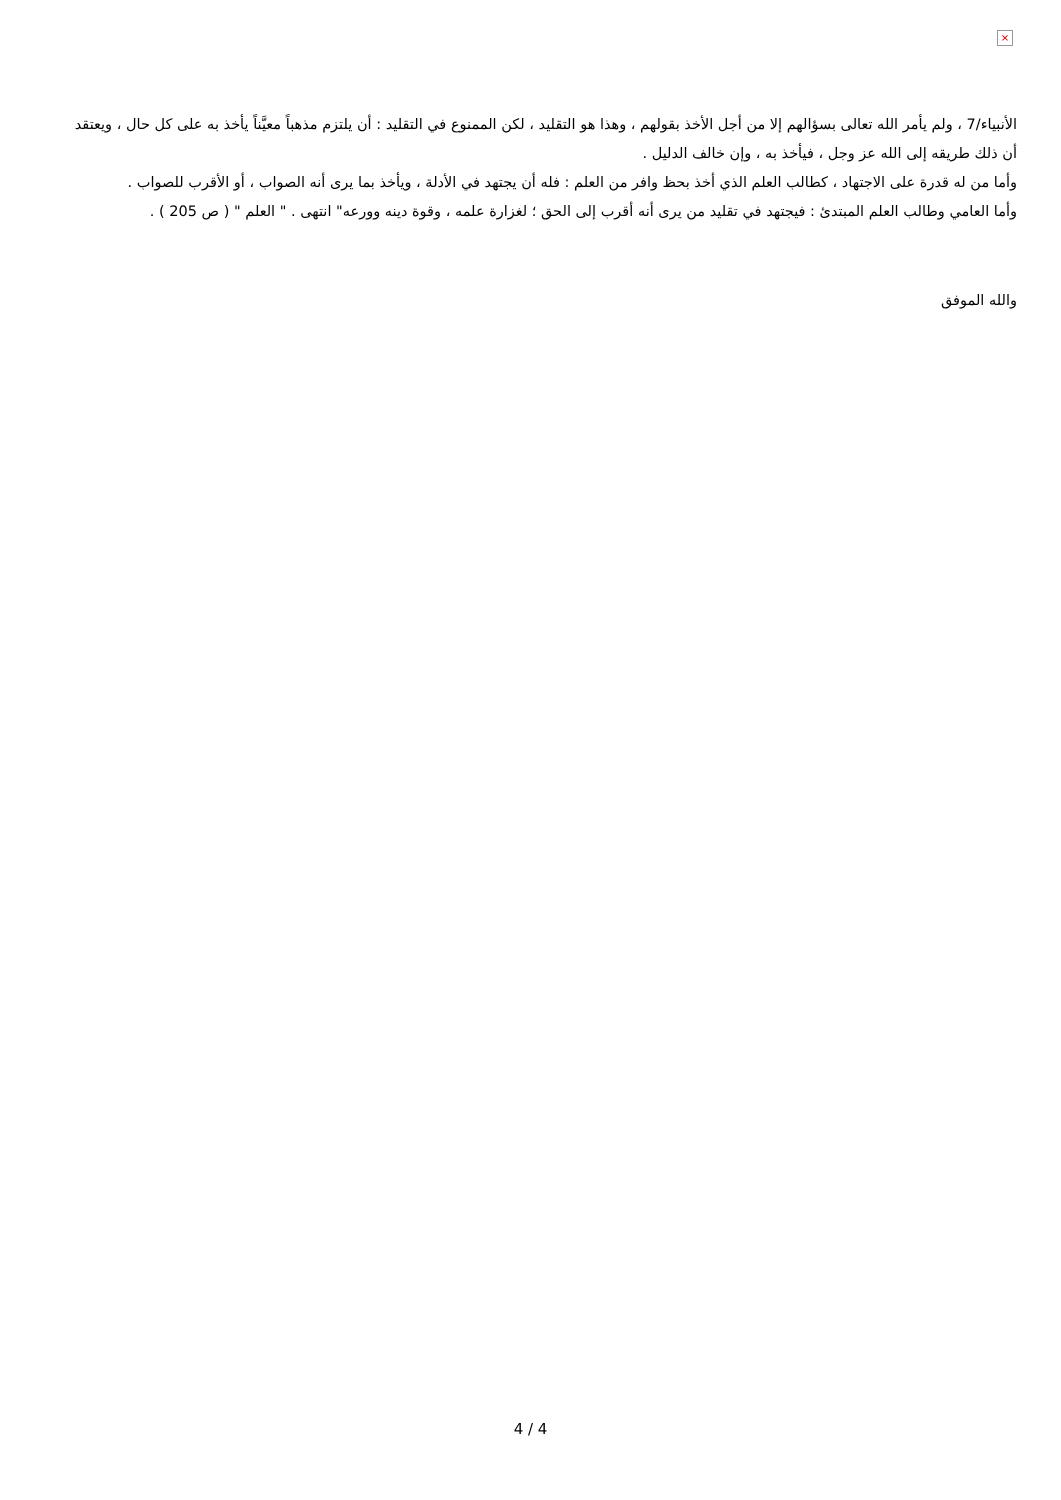×
الأنبياء/7 ، ولم يأمر الله تعالى بسؤالهم إلا من أجل الأخذ بقولهم ، وهذا هو التقليد ، لكن الممنوع في التقليد : أن يلتزم مذهباً معيَّناً يأخذ به على كل حال ، ويعتقد أن ذلك طريقه إلى الله عز وجل ، فيأخذ به ، وإن خالف الدليل .
وأما من له قدرة على الاجتهاد ، كطالب العلم الذي أخذ بحظ وافر من العلم : فله أن يجتهد في الأدلة ، ويأخذ بما يرى أنه الصواب ، أو الأقرب للصواب .
وأما العامي وطالب العلم المبتدئ : فيجتهد في تقليد من يرى أنه أقرب إلى الحق ؛ لغزارة علمه ، وقوة دينه وورعه" انتهى . " العلم " ( ص 205 ) .
والله الموفق
4 / 4